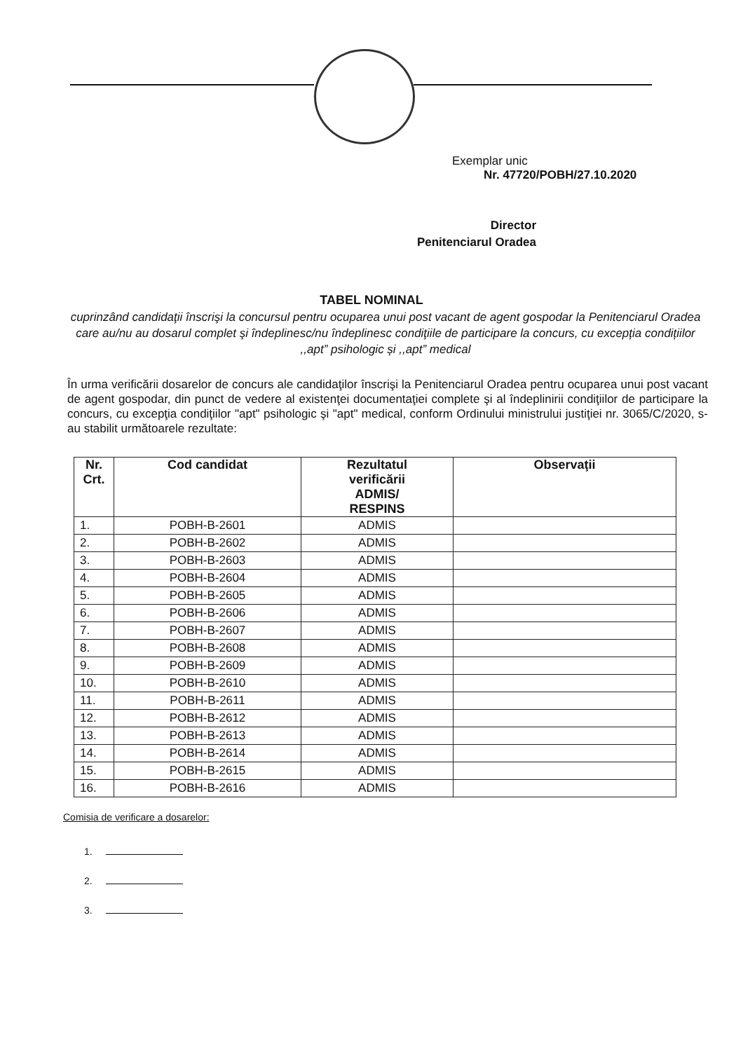Exemplar unic
Nr. 47720/POBH/27.10.2020
Director
Penitenciarul Oradea
TABEL NOMINAL
cuprinzând candidaţii înscrişi la concursul pentru ocuparea unui post vacant de agent gospodar la Penitenciarul Oradea care au/nu au dosarul complet şi îndeplinesc/nu îndeplinesc condiţiile de participare la concurs, cu excepția condițiilor ,,apt” psihologic și ,,apt” medical
În urma verificării dosarelor de concurs ale candidaţilor înscrişi la Penitenciarul Oradea pentru ocuparea unui post vacant de agent gospodar, din punct de vedere al existenţei documentaţiei complete şi al îndeplinirii condiţiilor de participare la concurs, cu excepţia condiţiilor "apt" psihologic şi "apt" medical, conform Ordinului ministrului justiţiei nr. 3065/C/2020, s-au stabilit următoarele rezultate:
| Nr. Crt. | Cod candidat | Rezultatul verificării ADMIS/ RESPINS | Observaţii |
| --- | --- | --- | --- |
| 1. | POBH-B-2601 | ADMIS | |
| 2. | POBH-B-2602 | ADMIS | |
| 3. | POBH-B-2603 | ADMIS | |
| 4. | POBH-B-2604 | ADMIS | |
| 5. | POBH-B-2605 | ADMIS | |
| 6. | POBH-B-2606 | ADMIS | |
| 7. | POBH-B-2607 | ADMIS | |
| 8. | POBH-B-2608 | ADMIS | |
| 9. | POBH-B-2609 | ADMIS | |
| 10. | POBH-B-2610 | ADMIS | |
| 11. | POBH-B-2611 | ADMIS | |
| 12. | POBH-B-2612 | ADMIS | |
| 13. | POBH-B-2613 | ADMIS | |
| 14. | POBH-B-2614 | ADMIS | |
| 15. | POBH-B-2615 | ADMIS | |
| 16. | POBH-B-2616 | ADMIS | |
Comisia de verificare a dosarelor:
1.
2.
3.